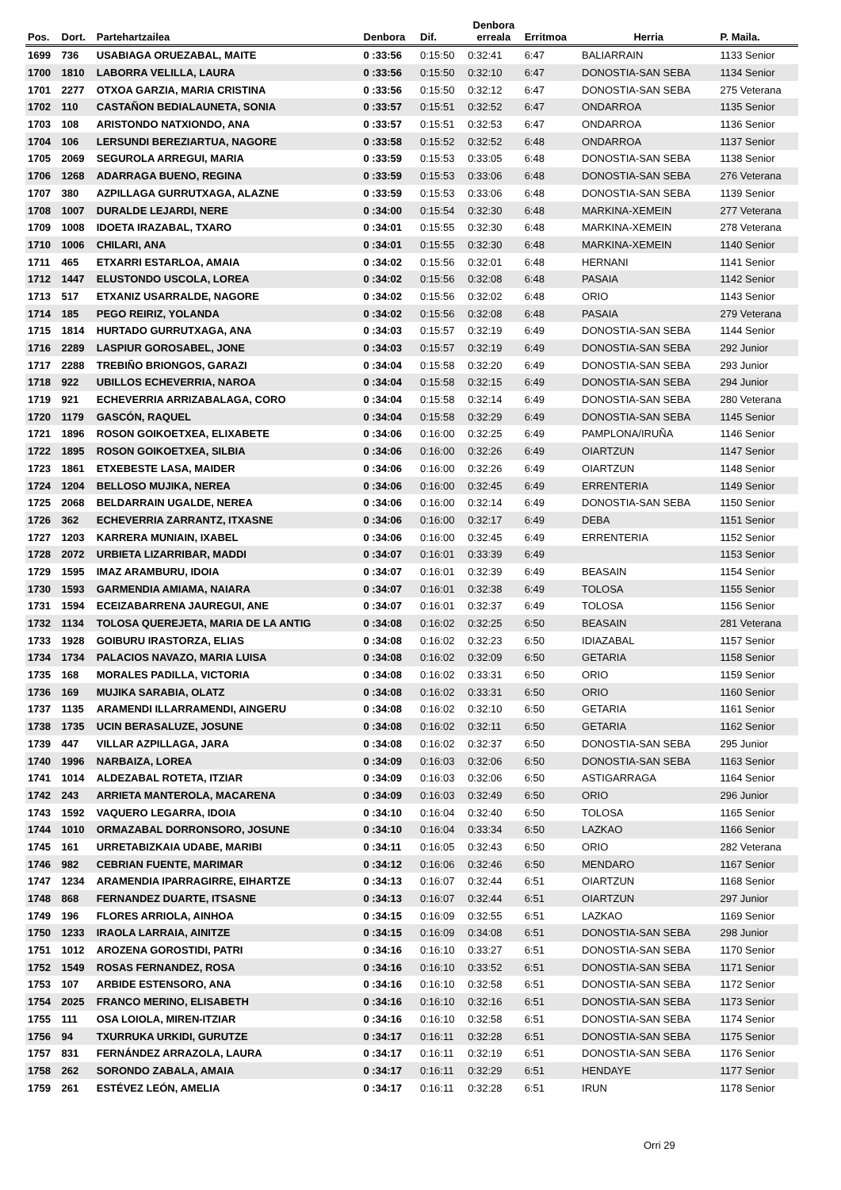| Pos. | Dort. | Partehartzailea | Denbora | Dif. | Denbora erreala | Erritmoa | Herria | P. Maila. |
| --- | --- | --- | --- | --- | --- | --- | --- | --- |
| 1699 | 736 | USABIAGA ORUEZABAL, MAITE | 0 :33:56 | 0:15:50 | 0:32:41 | 6:47 | BALIARRAIN | 1133 Senior |
| 1700 | 1810 | LABORRA VELILLA, LAURA | 0 :33:56 | 0:15:50 | 0:32:10 | 6:47 | DONOSTIA-SAN SEBA | 1134 Senior |
| 1701 | 2277 | OTXOA GARZIA, MARIA CRISTINA | 0 :33:56 | 0:15:50 | 0:32:12 | 6:47 | DONOSTIA-SAN SEBA | 275 Veterana |
| 1702 | 110 | CASTAÑON BEDIALAUNETA, SONIA | 0 :33:57 | 0:15:51 | 0:32:52 | 6:47 | ONDARROA | 1135 Senior |
| 1703 | 108 | ARISTONDO NATXIONDO, ANA | 0 :33:57 | 0:15:51 | 0:32:53 | 6:47 | ONDARROA | 1136 Senior |
| 1704 | 106 | LERSUNDI BEREZIARTUA, NAGORE | 0 :33:58 | 0:15:52 | 0:32:52 | 6:48 | ONDARROA | 1137 Senior |
| 1705 | 2069 | SEGUROLA ARREGUI, MARIA | 0 :33:59 | 0:15:53 | 0:33:05 | 6:48 | DONOSTIA-SAN SEBA | 1138 Senior |
| 1706 | 1268 | ADARRAGA BUENO, REGINA | 0 :33:59 | 0:15:53 | 0:33:06 | 6:48 | DONOSTIA-SAN SEBA | 276 Veterana |
| 1707 | 380 | AZPILLAGA GURRUTXAGA, ALAZNE | 0 :33:59 | 0:15:53 | 0:33:06 | 6:48 | DONOSTIA-SAN SEBA | 1139 Senior |
| 1708 | 1007 | DURALDE LEJARDI, NERE | 0 :34:00 | 0:15:54 | 0:32:30 | 6:48 | MARKINA-XEMEIN | 277 Veterana |
| 1709 | 1008 | IDOETA IRAZABAL, TXARO | 0 :34:01 | 0:15:55 | 0:32:30 | 6:48 | MARKINA-XEMEIN | 278 Veterana |
| 1710 | 1006 | CHILARI, ANA | 0 :34:01 | 0:15:55 | 0:32:30 | 6:48 | MARKINA-XEMEIN | 1140 Senior |
| 1711 | 465 | ETXARRI ESTARLOA, AMAIA | 0 :34:02 | 0:15:56 | 0:32:01 | 6:48 | HERNANI | 1141 Senior |
| 1712 | 1447 | ELUSTONDO USCOLA, LOREA | 0 :34:02 | 0:15:56 | 0:32:08 | 6:48 | PASAIA | 1142 Senior |
| 1713 | 517 | ETXANIZ USARRALDE, NAGORE | 0 :34:02 | 0:15:56 | 0:32:02 | 6:48 | ORIO | 1143 Senior |
| 1714 | 185 | PEGO REIRIZ, YOLANDA | 0 :34:02 | 0:15:56 | 0:32:08 | 6:48 | PASAIA | 279 Veterana |
| 1715 | 1814 | HURTADO GURRUTXAGA, ANA | 0 :34:03 | 0:15:57 | 0:32:19 | 6:49 | DONOSTIA-SAN SEBA | 1144 Senior |
| 1716 | 2289 | LASPIUR GOROSABEL, JONE | 0 :34:03 | 0:15:57 | 0:32:19 | 6:49 | DONOSTIA-SAN SEBA | 292 Junior |
| 1717 | 2288 | TREBIÑO BRIONGOS, GARAZI | 0 :34:04 | 0:15:58 | 0:32:20 | 6:49 | DONOSTIA-SAN SEBA | 293 Junior |
| 1718 | 922 | UBILLOS ECHEVERRIA, NAROA | 0 :34:04 | 0:15:58 | 0:32:15 | 6:49 | DONOSTIA-SAN SEBA | 294 Junior |
| 1719 | 921 | ECHEVERRIA ARRIZABALAGA, CORO | 0 :34:04 | 0:15:58 | 0:32:14 | 6:49 | DONOSTIA-SAN SEBA | 280 Veterana |
| 1720 | 1179 | GASCÓN, RAQUEL | 0 :34:04 | 0:15:58 | 0:32:29 | 6:49 | DONOSTIA-SAN SEBA | 1145 Senior |
| 1721 | 1896 | ROSON GOIKOETXEA, ELIXABETE | 0 :34:06 | 0:16:00 | 0:32:25 | 6:49 | PAMPLONA/IRUÑA | 1146 Senior |
| 1722 | 1895 | ROSON GOIKOETXEA, SILBIA | 0 :34:06 | 0:16:00 | 0:32:26 | 6:49 | OIARTZUN | 1147 Senior |
| 1723 | 1861 | ETXEBESTE LASA, MAIDER | 0 :34:06 | 0:16:00 | 0:32:26 | 6:49 | OIARTZUN | 1148 Senior |
| 1724 | 1204 | BELLOSO MUJIKA, NEREA | 0 :34:06 | 0:16:00 | 0:32:45 | 6:49 | ERRENTERIA | 1149 Senior |
| 1725 | 2068 | BELDARRAIN UGALDE, NEREA | 0 :34:06 | 0:16:00 | 0:32:14 | 6:49 | DONOSTIA-SAN SEBA | 1150 Senior |
| 1726 | 362 | ECHEVERRIA ZARRANTZ, ITXASNE | 0 :34:06 | 0:16:00 | 0:32:17 | 6:49 | DEBA | 1151 Senior |
| 1727 | 1203 | KARRERA MUNIAIN, IXABEL | 0 :34:06 | 0:16:00 | 0:32:45 | 6:49 | ERRENTERIA | 1152 Senior |
| 1728 | 2072 | URBIETA LIZARRIBAR, MADDI | 0 :34:07 | 0:16:01 | 0:33:39 | 6:49 | | 1153 Senior |
| 1729 | 1595 | IMAZ ARAMBURU, IDOIA | 0 :34:07 | 0:16:01 | 0:32:39 | 6:49 | BEASAIN | 1154 Senior |
| 1730 | 1593 | GARMENDIA AMIAMA, NAIARA | 0 :34:07 | 0:16:01 | 0:32:38 | 6:49 | TOLOSA | 1155 Senior |
| 1731 | 1594 | ECEIZABARRENA JAUREGUI, ANE | 0 :34:07 | 0:16:01 | 0:32:37 | 6:49 | TOLOSA | 1156 Senior |
| 1732 | 1134 | TOLOSA QUEREJETA, MARIA DE LA ANTIG | 0 :34:08 | 0:16:02 | 0:32:25 | 6:50 | BEASAIN | 281 Veterana |
| 1733 | 1928 | GOIBURU IRASTORZA, ELIAS | 0 :34:08 | 0:16:02 | 0:32:23 | 6:50 | IDIAZABAL | 1157 Senior |
| 1734 | 1734 | PALACIOS NAVAZO, MARIA LUISA | 0 :34:08 | 0:16:02 | 0:32:09 | 6:50 | GETARIA | 1158 Senior |
| 1735 | 168 | MORALES PADILLA, VICTORIA | 0 :34:08 | 0:16:02 | 0:33:31 | 6:50 | ORIO | 1159 Senior |
| 1736 | 169 | MUJIKA SARABIA, OLATZ | 0 :34:08 | 0:16:02 | 0:33:31 | 6:50 | ORIO | 1160 Senior |
| 1737 | 1135 | ARAMENDI ILLARRAMENDI, AINGERU | 0 :34:08 | 0:16:02 | 0:32:10 | 6:50 | GETARIA | 1161 Senior |
| 1738 | 1735 | UCIN BERASALUZE, JOSUNE | 0 :34:08 | 0:16:02 | 0:32:11 | 6:50 | GETARIA | 1162 Senior |
| 1739 | 447 | VILLAR AZPILLAGA, JARA | 0 :34:08 | 0:16:02 | 0:32:37 | 6:50 | DONOSTIA-SAN SEBA | 295 Junior |
| 1740 | 1996 | NARBAIZA, LOREA | 0 :34:09 | 0:16:03 | 0:32:06 | 6:50 | DONOSTIA-SAN SEBA | 1163 Senior |
| 1741 | 1014 | ALDEZABAL ROTETA, ITZIAR | 0 :34:09 | 0:16:03 | 0:32:06 | 6:50 | ASTIGARRAGA | 1164 Senior |
| 1742 | 243 | ARRIETA MANTEROLA, MACARENA | 0 :34:09 | 0:16:03 | 0:32:49 | 6:50 | ORIO | 296 Junior |
| 1743 | 1592 | VAQUERO LEGARRA, IDOIA | 0 :34:10 | 0:16:04 | 0:32:40 | 6:50 | TOLOSA | 1165 Senior |
| 1744 | 1010 | ORMAZABAL DORRONSORO, JOSUNE | 0 :34:10 | 0:16:04 | 0:33:34 | 6:50 | LAZKAO | 1166 Senior |
| 1745 | 161 | URRETABIZKAIA UDABE, MARIBI | 0 :34:11 | 0:16:05 | 0:32:43 | 6:50 | ORIO | 282 Veterana |
| 1746 | 982 | CEBRIAN FUENTE, MARIMAR | 0 :34:12 | 0:16:06 | 0:32:46 | 6:50 | MENDARO | 1167 Senior |
| 1747 | 1234 | ARAMENDIA IPARRAGIRRE, EIHARTZE | 0 :34:13 | 0:16:07 | 0:32:44 | 6:51 | OIARTZUN | 1168 Senior |
| 1748 | 868 | FERNANDEZ DUARTE, ITSASNE | 0 :34:13 | 0:16:07 | 0:32:44 | 6:51 | OIARTZUN | 297 Junior |
| 1749 | 196 | FLORES ARRIOLA, AINHOA | 0 :34:15 | 0:16:09 | 0:32:55 | 6:51 | LAZKAO | 1169 Senior |
| 1750 | 1233 | IRAOLA LARRAIA, AINITZE | 0 :34:15 | 0:16:09 | 0:34:08 | 6:51 | DONOSTIA-SAN SEBA | 298 Junior |
| 1751 | 1012 | AROZENA GOROSTIDI, PATRI | 0 :34:16 | 0:16:10 | 0:33:27 | 6:51 | DONOSTIA-SAN SEBA | 1170 Senior |
| 1752 | 1549 | ROSAS FERNANDEZ, ROSA | 0 :34:16 | 0:16:10 | 0:33:52 | 6:51 | DONOSTIA-SAN SEBA | 1171 Senior |
| 1753 | 107 | ARBIDE ESTENSORO, ANA | 0 :34:16 | 0:16:10 | 0:32:58 | 6:51 | DONOSTIA-SAN SEBA | 1172 Senior |
| 1754 | 2025 | FRANCO MERINO, ELISABETH | 0 :34:16 | 0:16:10 | 0:32:16 | 6:51 | DONOSTIA-SAN SEBA | 1173 Senior |
| 1755 | 111 | OSA LOIOLA, MIREN-ITZIAR | 0 :34:16 | 0:16:10 | 0:32:58 | 6:51 | DONOSTIA-SAN SEBA | 1174 Senior |
| 1756 | 94 | TXURRUKA URKIDI, GURUTZE | 0 :34:17 | 0:16:11 | 0:32:28 | 6:51 | DONOSTIA-SAN SEBA | 1175 Senior |
| 1757 | 831 | FERNÁNDEZ ARRAZOLA, LAURA | 0 :34:17 | 0:16:11 | 0:32:19 | 6:51 | DONOSTIA-SAN SEBA | 1176 Senior |
| 1758 | 262 | SORONDO ZABALA, AMAIA | 0 :34:17 | 0:16:11 | 0:32:29 | 6:51 | HENDAYE | 1177 Senior |
| 1759 | 261 | ESTÉVEZ LEÓN, AMELIA | 0 :34:17 | 0:16:11 | 0:32:28 | 6:51 | IRUN | 1178 Senior |
Orri 29